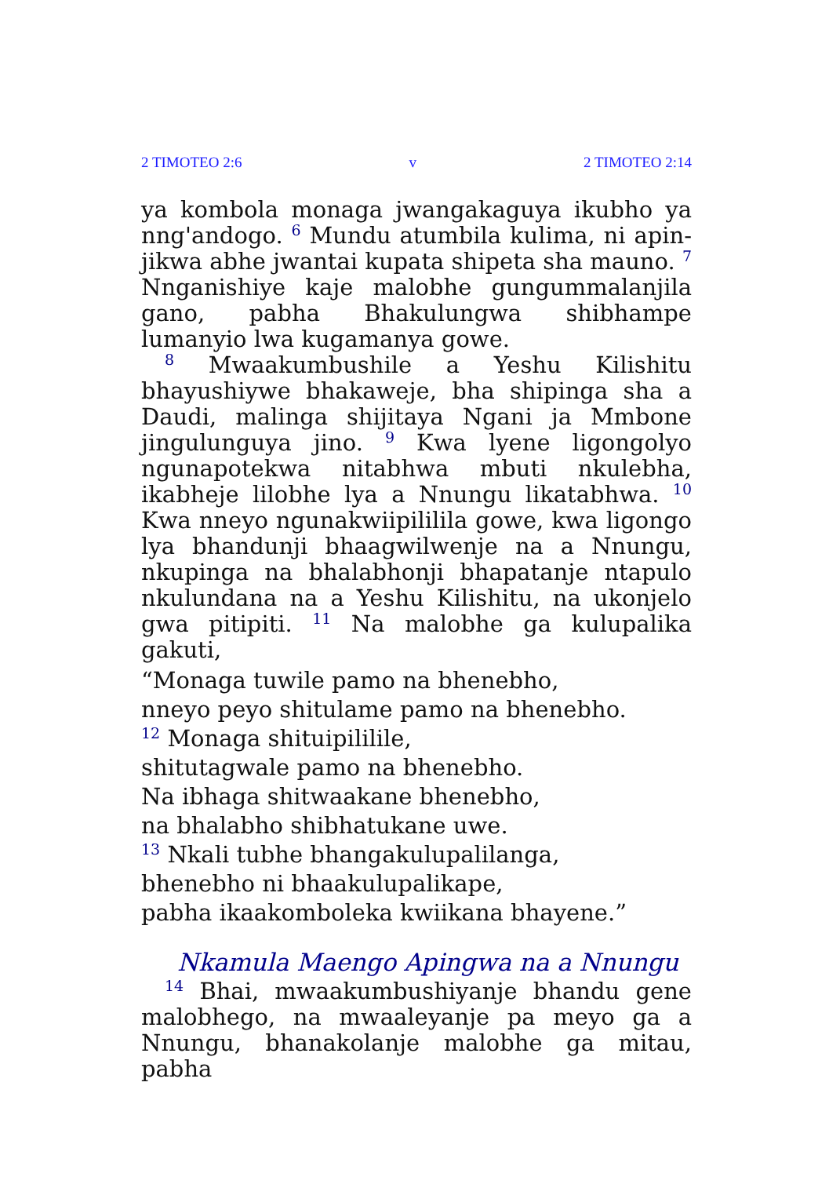2 TIMOTEO 2:6 v 2 TIMOTEO 2:14
ya kombola monaga jwangakaguya ikubho ya nng'andogo. <sup>6</sup> Mundu atumbila kulima, ni apin-jikwa abhe jwantai kupata shipeta sha mauno. <sup>7</sup> Nnganishiye kaje malobhe gungummalanjila gano, pabha Bhakulungwa shibhampe lumanyio lwa kugamanya gowe.
<sup>8</sup> Mwaakumbushile a Yeshu Kilishitu bhayushiywe bhakaweje, bha shipinga sha a Daudi, malinga shijitaya Ngani ja Mmbone jingulunguya jino. <sup>9</sup> Kwa lyene ligongolyo ngunapotekwa nitabhwa mbuti nkulebha, ikabheje lilobhe lya a Nnungu likatabhwa. <sup>10</sup> Kwa nneyo ngunakwiipililila gowe, kwa ligongo lya bhandunji bhaagwilwenje na a Nnungu, nkupinga na bhalabhonji bhapatanje ntapulo nkulundana na a Yeshu Kilishitu, na ukonjelo gwa pitipiti. <sup>11</sup> Na malobhe ga kulupalika gakuti,
“Monaga tuwile pamo na bhenebho,
nneyo peyo shitulame pamo na bhenebho.
<sup>12</sup> Monaga shituipililile,
shitutagwale pamo na bhenebho.
Na ibhaga shitwaakane bhenebho,
na bhalabho shibhatukane uwe.
<sup>13</sup> Nkali tubhe bhangakulupalilanga,
bhenebho ni bhaakulupalikape,
pabha ikaakomboleka kwiikana bhayene.”
Nkamula Maengo Apingwa na a Nnungu
<sup>14</sup> Bhai, mwaakumbushiyanje bhandu gene malobhego, na mwaaleyanje pa meyo ga a Nnungu, bhanakolanje malobhe ga mitau, pabha